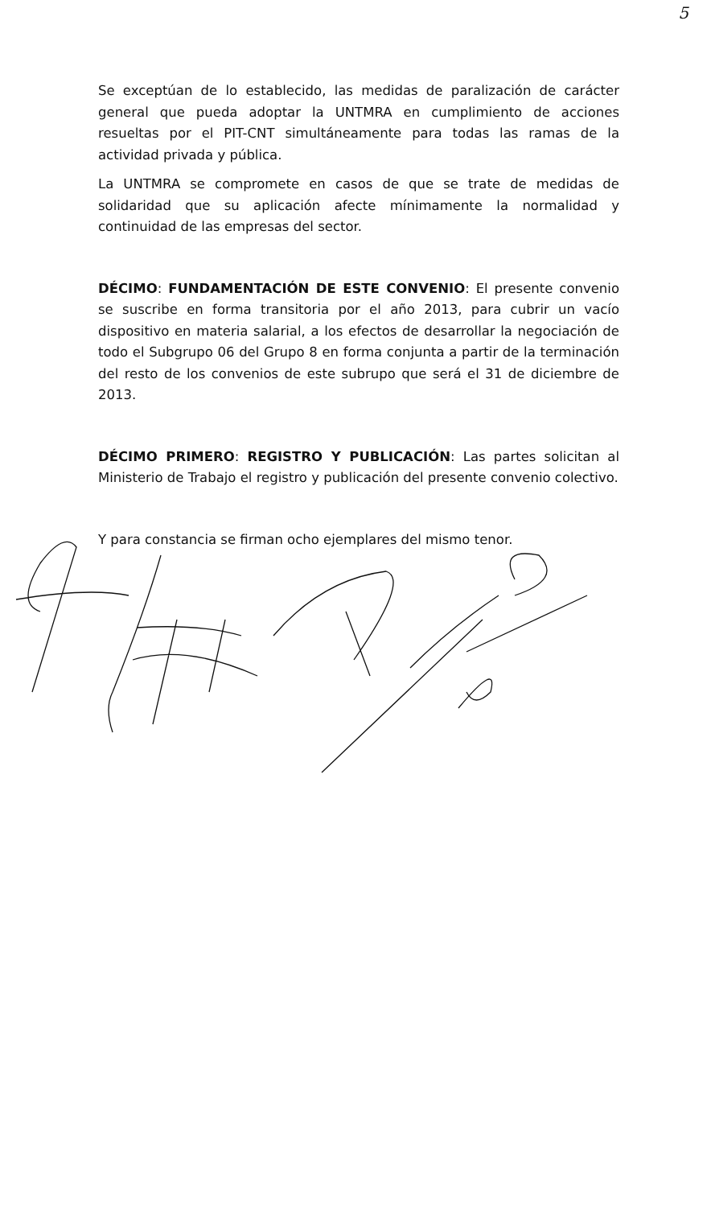5
Se exceptúan de lo establecido, las medidas de paralización de carácter general que pueda adoptar la UNTMRA en cumplimiento de acciones resueltas por el PIT-CNT simultáneamente para todas las ramas de la actividad privada y pública.
La UNTMRA se compromete en casos de que se trate de medidas de solidaridad que su aplicación afecte mínimamente la normalidad y continuidad de las empresas del sector.
DÉCIMO: FUNDAMENTACIÓN DE ESTE CONVENIO: El presente convenio se suscribe en forma transitoria por el año 2013, para cubrir un vacío dispositivo en materia salarial, a los efectos de desarrollar la negociación de todo el Subgrupo 06 del Grupo 8 en forma conjunta a partir de la terminación del resto de los convenios de este subrupo que será el 31 de diciembre de 2013.
DÉCIMO PRIMERO: REGISTRO Y PUBLICACIÓN: Las partes solicitan al Ministerio de Trabajo el registro y publicación del presente convenio colectivo.
Y para constancia se firman ocho ejemplares del mismo tenor.